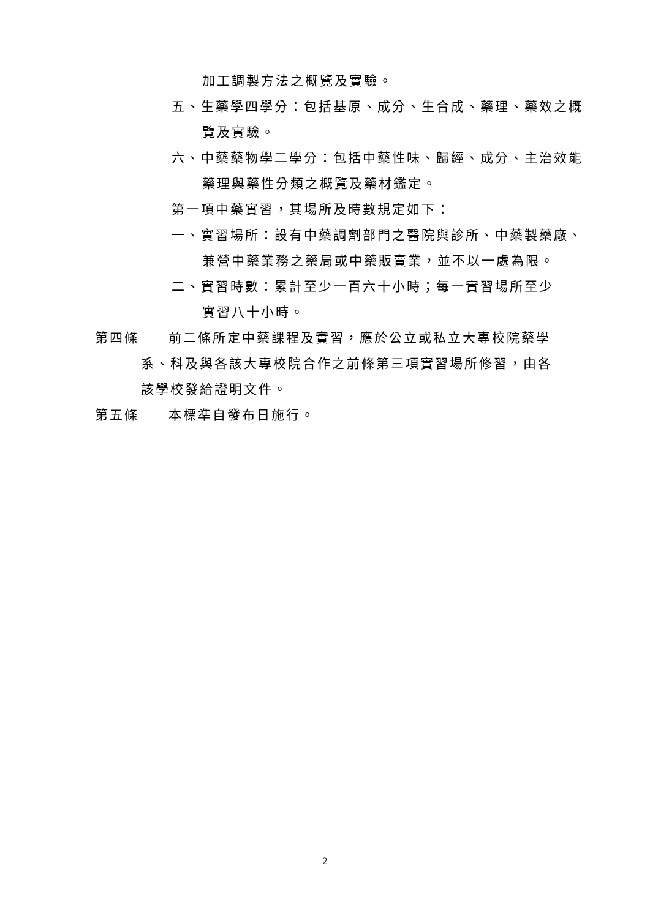加工調製方法之概覽及實驗。
五、生藥學四學分：包括基原、成分、生合成、藥理、藥效之概
覽及實驗。
六、中藥藥物學二學分：包括中藥性味、歸經、成分、主治效能
藥理與藥性分類之概覽及藥材鑑定。
第一項中藥實習，其場所及時數規定如下：
一、實習場所：設有中藥調劑部門之醫院與診所、中藥製藥廠、
兼營中藥業務之藥局或中藥販賣業，並不以一處為限。
二、實習時數：累計至少一百六十小時；每一實習場所至少
實習八十小時。
第四條　　前二條所定中藥課程及實習，應於公立或私立大專校院藥學
系、科及與各該大專校院合作之前條第三項實習場所修習，由各
該學校發給證明文件。
第五條　　本標準自發布日施行。
2